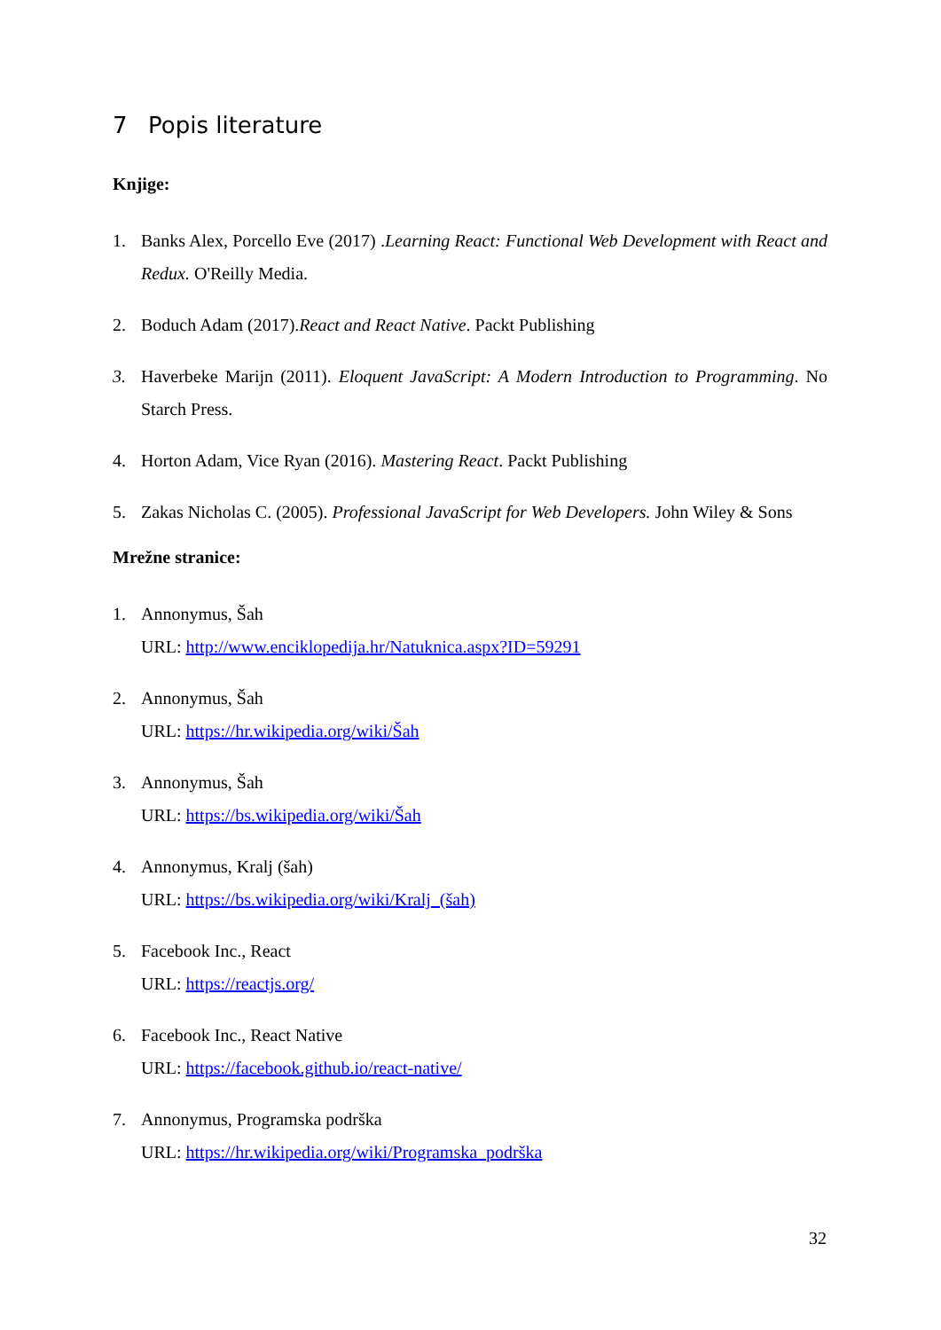7 Popis literature
Knjige:
1. Banks Alex, Porcello Eve (2017) .Learning React: Functional Web Development with React and Redux. O'Reilly Media.
2. Boduch Adam (2017).React and React Native. Packt Publishing
3. Haverbeke Marijn (2011). Eloquent JavaScript: A Modern Introduction to Programming. No Starch Press.
4. Horton Adam, Vice Ryan (2016). Mastering React. Packt Publishing
5. Zakas Nicholas C. (2005). Professional JavaScript for Web Developers. John Wiley & Sons
Mrežne stranice:
1. Annonymus, Šah
URL: http://www.enciklopedija.hr/Natuknica.aspx?ID=59291
2. Annonymus, Šah
URL: https://hr.wikipedia.org/wiki/Šah
3. Annonymus, Šah
URL: https://bs.wikipedia.org/wiki/Šah
4. Annonymus, Kralj (šah)
URL: https://bs.wikipedia.org/wiki/Kralj_(šah)
5. Facebook Inc., React
URL: https://reactjs.org/
6. Facebook Inc., React Native
URL: https://facebook.github.io/react-native/
7. Annonymus, Programska podrška
URL: https://hr.wikipedia.org/wiki/Programska_podrška
32